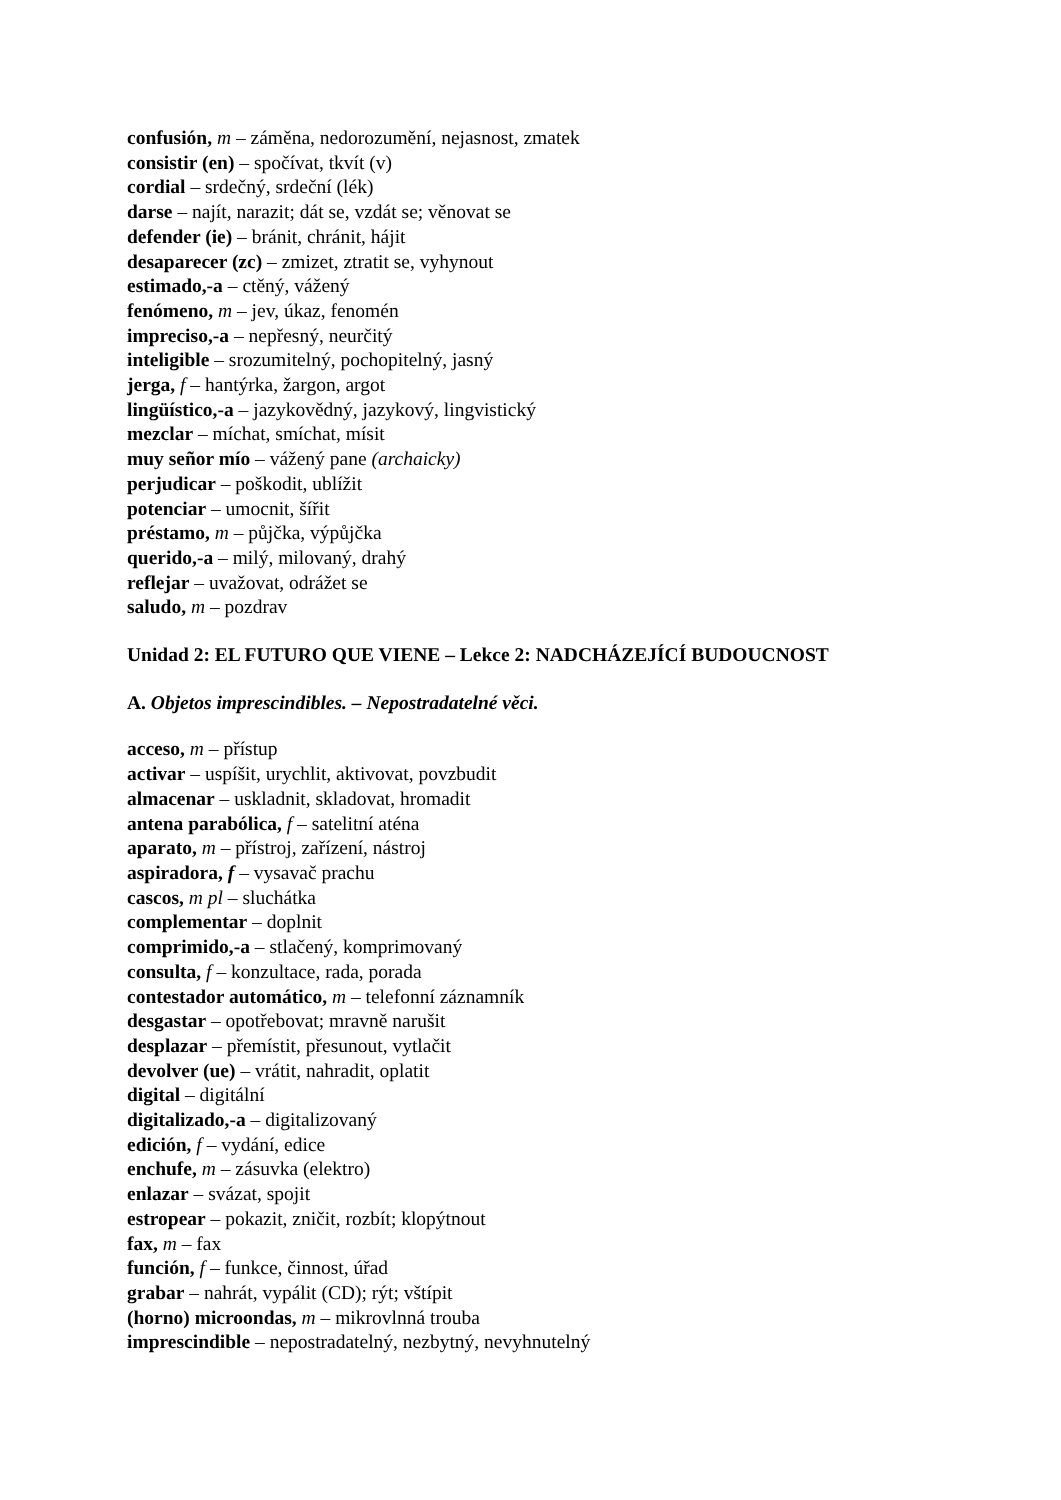confusión, m – záměna, nedorozumění, nejasnost, zmatek
consistir (en) – spočívat, tkvít (v)
cordial – srdečný, srdeční (lék)
darse – najít, narazit; dát se, vzdát se; věnovat se
defender (ie) – bránit, chránit, hájit
desaparecer (zc) – zmizet, ztratit se, vyhynout
estimado,-a – ctěný, vážený
fenómeno, m – jev, úkaz, fenomén
impreciso,-a – nepřesný, neurčitý
inteligible – srozumitelný, pochopitelný, jasný
jerga, f – hantýrka, žargon, argot
lingüístico,-a – jazykovědný, jazykový, lingvistický
mezclar – míchat, smíchat, mísit
muy señor mío – vážený pane (archaicky)
perjudicar – poškodit, ublížit
potenciar – umocnit, šířit
préstamo, m – půjčka, výpůjčka
querido,-a – milý, milovaný, drahý
reflejar – uvažovat, odrážet se
saludo, m – pozdrav
Unidad 2: EL FUTURO QUE VIENE – Lekce 2: NADCHÁZEJÍCÍ BUDOUCNOST
A. Objetos imprescindibles. – Nepostradatelné věci.
acceso, m – přístup
activar – uspíšit, urychlit, aktivovat, povzbudit
almacenar – uskladnit, skladovat, hromadit
antena parabólica, f – satelitní aténa
aparato, m – přístroj, zařízení, nástroj
aspiradora, f – vysavač prachu
cascos, m pl – sluchátka
complementar – doplnit
comprimido,-a – stlačený, komprimovaný
consulta, f – konzultace, rada, porada
contestador automático, m – telefonní záznamník
desgastar – opotřebovat; mravně narušit
desplazar – přemístit, přesunout, vytlačit
devolver (ue) – vrátit, nahradit, oplatit
digital – digitální
digitalizado,-a – digitalizovaný
edición, f – vydání, edice
enchufe, m – zásuvka (elektro)
enlazar – svázat, spojit
estropear – pokazit, zničit, rozbít; klopýtnout
fax, m – fax
función, f – funkce, činnost, úřad
grabar – nahrát, vypálit (CD); rýt; vštípit
(horno) microondas, m – mikrovlnná trouba
imprescindible – nepostradatelný, nezbytný, nevyhnutelný